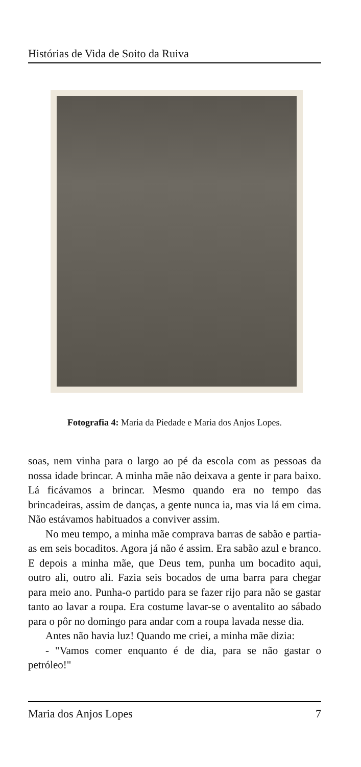Histórias de Vida de Soito da Ruiva
Fotografia 4: Maria da Piedade e Maria dos Anjos Lopes.
soas, nem vinha para o largo ao pé da escola com as pessoas da nossa idade brincar. A minha mãe não deixava a gente ir para baixo. Lá ficávamos a brincar. Mesmo quando era no tempo das brincadeiras, assim de danças, a gente nunca ia, mas via lá em cima. Não estávamos habituados a conviver assim.
No meu tempo, a minha mãe comprava barras de sabão e partia-as em seis bocaditos. Agora já não é assim. Era sabão azul e branco. E depois a minha mãe, que Deus tem, punha um bocadito aqui, outro ali, outro ali. Fazia seis bocados de uma barra para chegar para meio ano. Punha-o partido para se fazer rijo para não se gastar tanto ao lavar a roupa. Era costume lavar-se o aventalito ao sábado para o pôr no domingo para andar com a roupa lavada nesse dia.
Antes não havia luz! Quando me criei, a minha mãe dizia:
- "Vamos comer enquanto é de dia, para se não gastar o petróleo!"
Maria dos Anjos Lopes 7